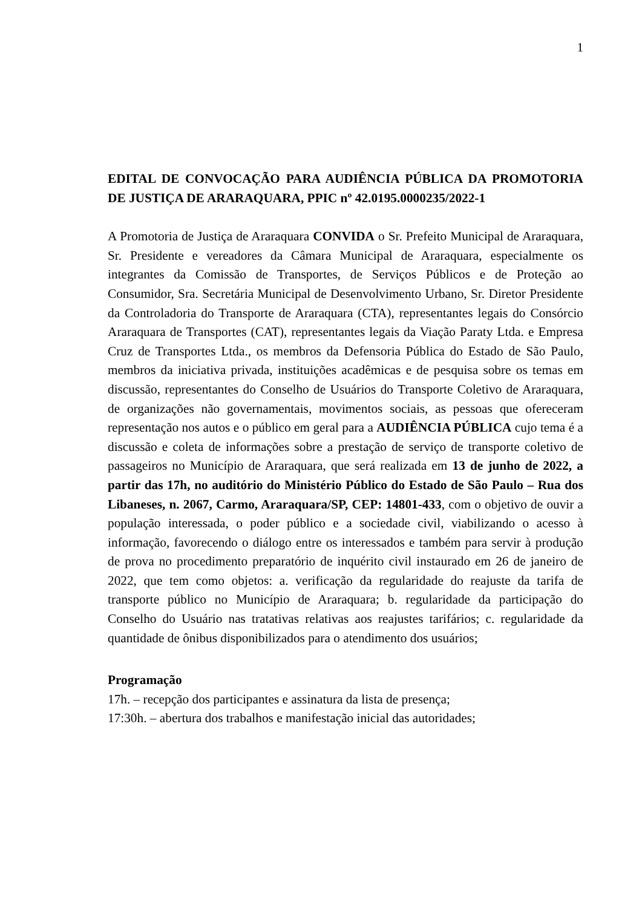1
EDITAL DE CONVOCAÇÃO PARA AUDIÊNCIA PÚBLICA DA PROMOTORIA DE JUSTIÇA DE ARARAQUARA, PPIC nº 42.0195.0000235/2022-1
A Promotoria de Justiça de Araraquara CONVIDA o Sr. Prefeito Municipal de Araraquara, Sr. Presidente e vereadores da Câmara Municipal de Araraquara, especialmente os integrantes da Comissão de Transportes, de Serviços Públicos e de Proteção ao Consumidor, Sra. Secretária Municipal de Desenvolvimento Urbano, Sr. Diretor Presidente da Controladoria do Transporte de Araraquara (CTA), representantes legais do Consórcio Araraquara de Transportes (CAT), representantes legais da Viação Paraty Ltda. e Empresa Cruz de Transportes Ltda., os membros da Defensoria Pública do Estado de São Paulo, membros da iniciativa privada, instituições acadêmicas e de pesquisa sobre os temas em discussão, representantes do Conselho de Usuários do Transporte Coletivo de Araraquara, de organizações não governamentais, movimentos sociais, as pessoas que ofereceram representação nos autos e o público em geral para a AUDIÊNCIA PÚBLICA cujo tema é a discussão e coleta de informações sobre a prestação de serviço de transporte coletivo de passageiros no Município de Araraquara, que será realizada em 13 de junho de 2022, a partir das 17h, no auditório do Ministério Público do Estado de São Paulo – Rua dos Libaneses, n. 2067, Carmo, Araraquara/SP, CEP: 14801-433, com o objetivo de ouvir a população interessada, o poder público e a sociedade civil, viabilizando o acesso à informação, favorecendo o diálogo entre os interessados e também para servir à produção de prova no procedimento preparatório de inquérito civil instaurado em 26 de janeiro de 2022, que tem como objetos: a. verificação da regularidade do reajuste da tarifa de transporte público no Município de Araraquara; b. regularidade da participação do Conselho do Usuário nas tratativas relativas aos reajustes tarifários; c. regularidade da quantidade de ônibus disponibilizados para o atendimento dos usuários;
Programação
17h. – recepção dos participantes e assinatura da lista de presença;
17:30h. – abertura dos trabalhos e manifestação inicial das autoridades;